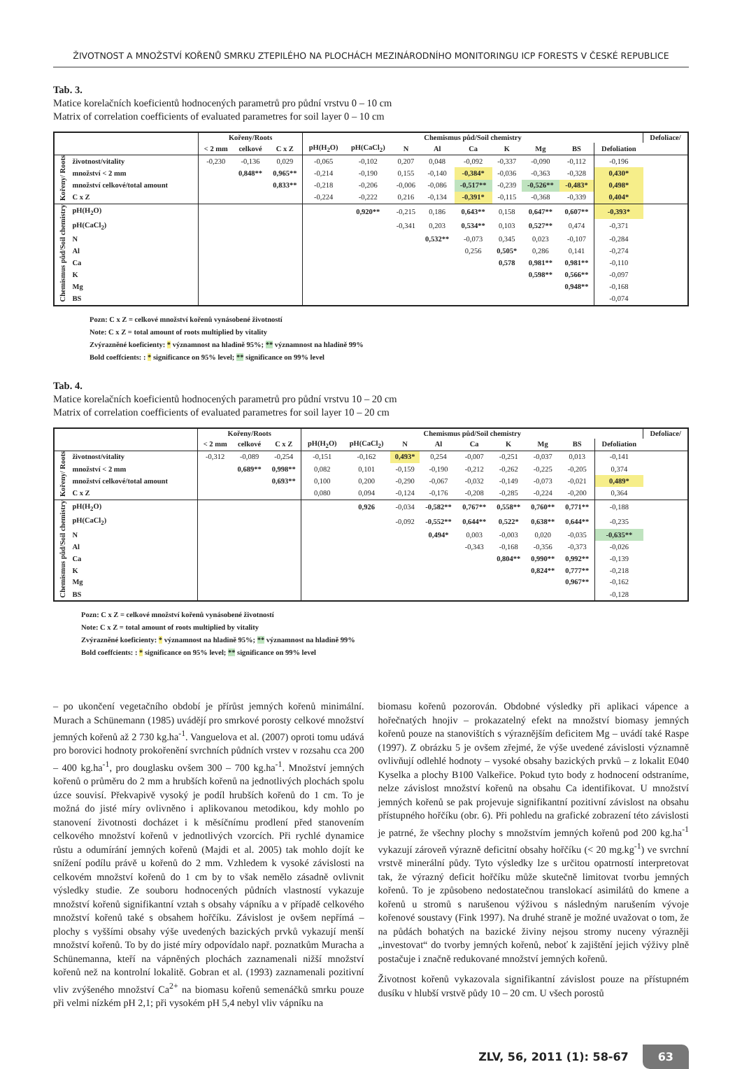ŽIVOTNOST A MNOŽSTVÍ KOŘENŮ SMRKU ZTEPILÉHO NA PLOCHÁCH MEZINÁRODNÍHO MONITORINGU ICP FORESTS V ČESKÉ REPUBLICE
Tab. 3.
Matice korelačních koeficientů hodnocených parametrů pro půdní vrstvu 0 – 10 cm
Matrix of correlation coefficients of evaluated parametres for soil layer 0 – 10 cm
| | | Kořeny/Roots | | | Chemismus půd/Soil chemistry | | | | | | | | | Defoliace/ |
| --- | --- | --- | --- | --- | --- | --- | --- | --- | --- | --- | --- | --- | --- | --- |
| | | < 2 mm | celkové | C x Z | pH(H<sub>2</sub>O) | pH(CaCl<sub>2</sub>) | N | Al | Ca | K | Mg | BS | Defoliation | |
| Kořeny/ Roots | životnost/vitality | -0,230 | -0,136 | 0,029 | -0,065 | -0,102 | 0,207 | 0,048 | -0,092 | -0,337 | -0,090 | -0,112 | -0,196 | |
| | množství < 2 mm | | 0,848** | 0,965** | -0,214 | -0,190 | 0,155 | -0,140 | -0,384* | -0,036 | -0,363 | -0,328 | 0,430* | |
| | množství celkové/total amount | | | 0,833** | -0,218 | -0,206 | -0,006 | -0,086 | -0,517** | -0,239 | -0,526** | -0,483* | 0,498* | |
| | C x Z | | | | -0,224 | -0,222 | 0,216 | -0,134 | -0,391* | -0,115 | -0,368 | -0,339 | 0,404* | |
| Chemismus půd/Soil chemistry | pH(H<sub>2</sub>O) | | | | | 0,920** | -0,215 | 0,186 | 0,643** | 0,158 | 0,647** | 0,607** | -0,393* | |
| | pH(CaCl<sub>2</sub>) | | | | | | -0,341 | 0,203 | 0,534** | 0,103 | 0,527** | 0,474 | -0,371 | |
| | N | | | | | | | 0,532** | -0,073 | 0,345 | 0,023 | -0,107 | -0,284 | |
| | Al | | | | | | | | 0,256 | 0,505* | 0,286 | 0,141 | -0,274 | |
| | Ca | | | | | | | | | 0,578 | 0,981** | 0,981** | -0,110 | |
| | K | | | | | | | | | | 0,598** | 0,566** | -0,097 | |
| | Mg | | | | | | | | | | | 0,948** | -0,168 | |
| | BS | | | | | | | | | | | | -0,074 | |
Pozn: C x Z = celkové množství kořenů vynásobené životností
Note: C x Z = total amount of roots multiplied by vitality
Zvýrazněné koeficienty: * významnost na hladině 95%; ** významnost na hladině 99%
Bold coeffcients: : * significance on 95% level; ** significance on 99% level
Tab. 4.
Matice korelačních koeficientů hodnocených parametrů pro půdní vrstvu 10 – 20 cm
Matrix of correlation coefficients of evaluated parametres for soil layer 10 – 20 cm
| | | Kořeny/Roots | | | Chemismus půd/Soil chemistry | | | | | | | | | Defoliace/ |
| --- | --- | --- | --- | --- | --- | --- | --- | --- | --- | --- | --- | --- | --- | --- |
| | | < 2 mm | celkové | C x Z | pH(H<sub>2</sub>O) | pH(CaCl<sub>2</sub>) | N | Al | Ca | K | Mg | BS | Defoliation | |
| Kořeny/ Roots | životnost/vitality | -0,312 | -0,089 | -0,254 | -0,151 | -0,162 | 0,493* | 0,254 | -0,007 | -0,251 | -0,037 | 0,013 | -0,141 | |
| | množství < 2 mm | | 0,689** | 0,998** | 0,082 | 0,101 | -0,159 | -0,190 | -0,212 | -0,262 | -0,225 | -0,205 | 0,374 | |
| | množství celkové/total amount | | | 0,693** | 0,100 | 0,200 | -0,290 | -0,067 | -0,032 | -0,149 | -0,073 | -0,021 | 0,489* | |
| | C x Z | | | | 0,080 | 0,094 | -0,124 | -0,176 | -0,208 | -0,285 | -0,224 | -0,200 | 0,364 | |
| Chemismus půd/Soil chemistry | pH(H<sub>2</sub>O) | | | | | 0,926 | -0,034 | -0,582** | 0,767** | 0,558** | 0,760** | 0,771** | -0,188 | |
| | pH(CaCl<sub>2</sub>) | | | | | | -0,092 | -0,552** | 0,644** | 0,522* | 0,638** | 0,644** | -0,235 | |
| | N | | | | | | | 0,494* | 0,003 | -0,003 | 0,020 | -0,035 | -0,635** | |
| | Al | | | | | | | | -0,343 | -0,168 | -0,356 | -0,373 | -0,026 | |
| | Ca | | | | | | | | | 0,804** | 0,990** | 0,992** | -0,139 | |
| | K | | | | | | | | | | 0,824** | 0,777** | -0,218 | |
| | Mg | | | | | | | | | | | 0,967** | -0,162 | |
| | BS | | | | | | | | | | | | -0,128 | |
Pozn: C x Z = celkové množství kořenů vynásobené životností
Note: C x Z = total amount of roots multiplied by vitality
Zvýrazněné koeficienty: * významnost na hladině 95%; ** významnost na hladině 99%
Bold coeffcients: : * significance on 95% level; ** significance on 99% level
– po ukončení vegetačního období je přírůst jemných kořenů minimální. Murach a Schünemann (1985) uvádějí pro smrkové porosty celkové množství jemných kořenů až 2 730 kg.ha<sup>-1</sup>. Vanguelova et al. (2007) oproti tomu udává pro borovici hodnoty prokořenění svrchních půdních vrstev v rozsahu cca 200 – 400 kg.ha<sup>-1</sup>, pro douglasku ovšem 300 – 700 kg.ha<sup>-1</sup>. Množství jemných kořenů o průměru do 2 mm a hrubších kořenů na jednotlivých plochách spolu úzce souvisí. Překvapivě vysoký je podíl hrubších kořenů do 1 cm. To je možná do jisté míry ovlivněno i aplikovanou metodikou, kdy mohlo po stanovení životnosti docházet i k měsíčnímu prodlení před stanovením celkového množství kořenů v jednotlivých vzorcích. Při rychlé dynamice růstu a odumírání jemných kořenů (Majdi et al. 2005) tak mohlo dojít ke snížení podílu právě u kořenů do 2 mm. Vzhledem k vysoké závislosti na celkovém množství kořenů do 1 cm by to však nemělo zásadně ovlivnit výsledky studie. Ze souboru hodnocených půdních vlastností vykazuje množství kořenů signifikantní vztah s obsahy vápníku a v případě celkového množství kořenů také s obsahem hořčíku. Závislost je ovšem nepřímá – plochy s vyššími obsahy výše uvedených bazických prvků vykazují menší množství kořenů. To by do jisté míry odpovídalo např. poznatkům Muracha a Schünemanna, kteří na vápněných plochách zaznamenali nižší množství kořenů než na kontrolní lokalitě. Gobran et al. (1993) zaznamenali pozitivní vliv zvýšeného množství Ca<sup>2+</sup> na biomasu kořenů semenáčků smrku pouze při velmi nízkém pH 2,1; při vysokém pH 5,4 nebyl vliv vápníku na
biomasu kořenů pozorován. Obdobné výsledky při aplikaci vápence a hořečnatých hnojiv – prokazatelný efekt na množství biomasy jemných kořenů pouze na stanovištích s výraznějším deficitem Mg – uvádí také Raspe (1997). Z obrázku 5 je ovšem zřejmé, že výše uvedené závislosti významně ovlivňují odlehlé hodnoty – vysoké obsahy bazických prvků – z lokalit E040 Kyselka a plochy B100 Valkeřice. Pokud tyto body z hodnocení odstraníme, nelze závislost množství kořenů na obsahu Ca identifikovat. U množství jemných kořenů se pak projevuje signifikantní pozitivní závislost na obsahu přístupného hořčíku (obr. 6). Při pohledu na grafické zobrazení této závislosti je patrné, že všechny plochy s množstvím jemných kořenů pod 200 kg.ha<sup>-1</sup> vykazují zároveň výrazně deficitní obsahy hořčíku (< 20 mg.kg<sup>-1</sup>) ve svrchní vrstvě minerální půdy. Tyto výsledky lze s určitou opatrností interpretovat tak, že výrazný deficit hořčíku může skutečně limitovat tvorbu jemných kořenů. To je způsobeno nedostatečnou translokací asimilátů do kmene a kořenů u stromů s narušenou výživou s následným narušením vývoje kořenové soustavy (Fink 1997). Na druhé straně je možné uvažovat o tom, že na půdách bohatých na bazické živiny nejsou stromy nuceny výrazněji „investovat“ do tvorby jemných kořenů, neboť k zajištění jejich výživy plně postačuje i značně redukované množství jemných kořenů.
Životnost kořenů vykazovala signifikantní závislost pouze na přístupném dusíku v hlubší vrstvě půdy 10 – 20 cm. U všech porostů
ZLV, 56, 2011 (1): 58-67 63